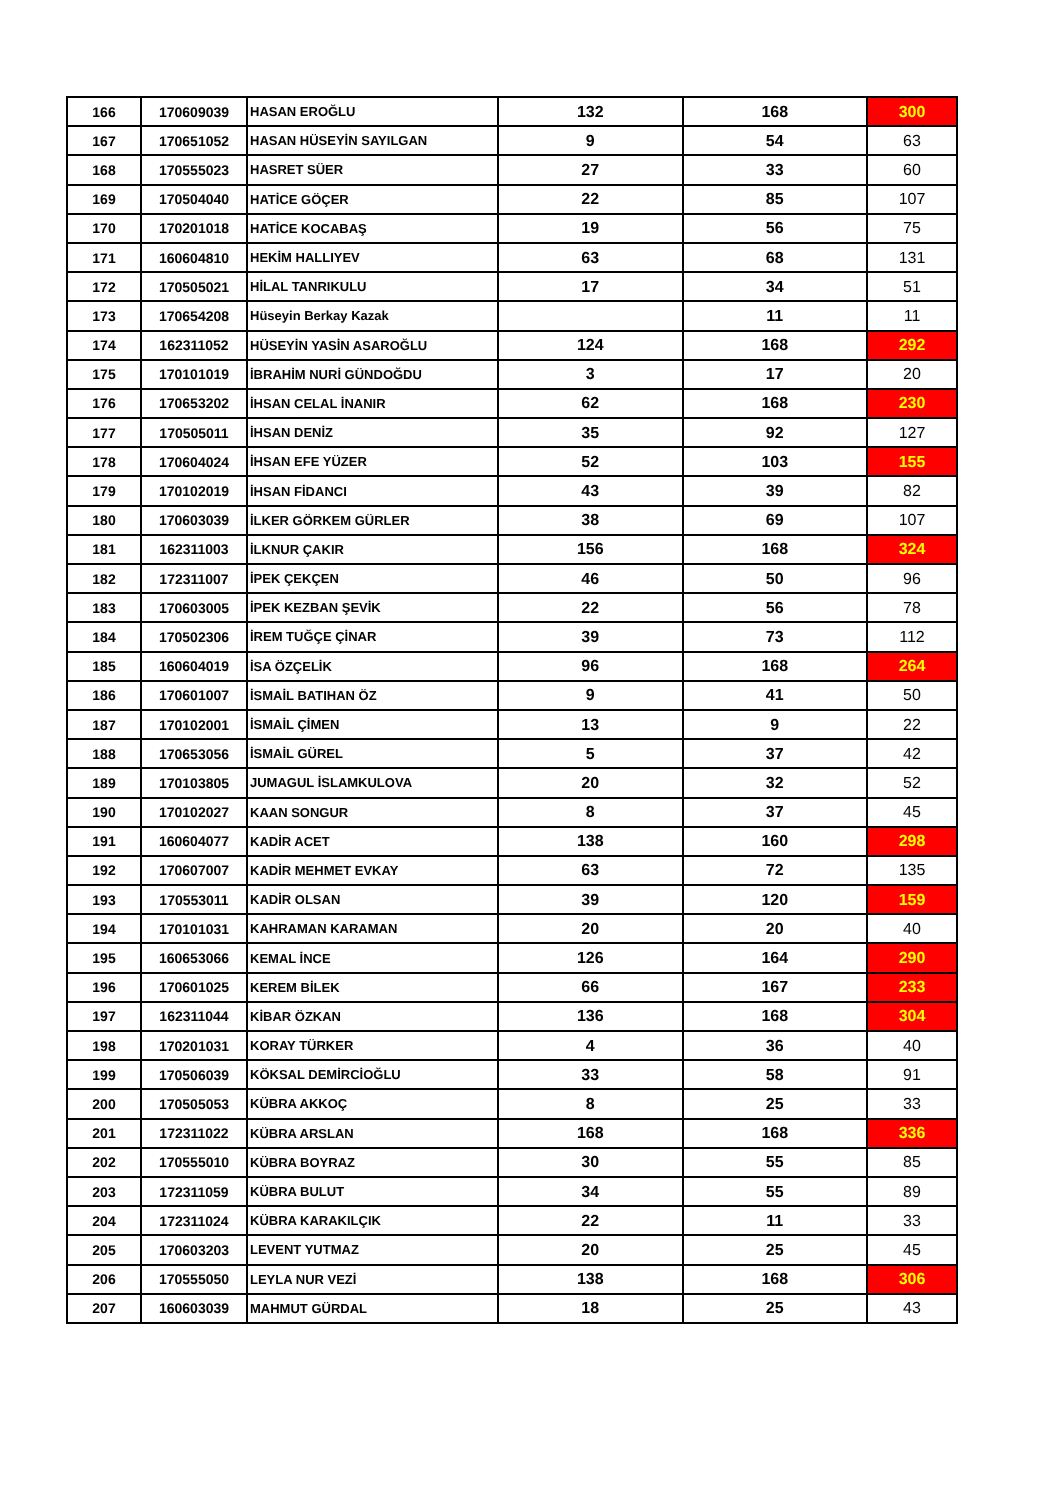| 166 | 170609039 | HASAN EROĞLU | 132 | 168 | 300 |
| 167 | 170651052 | HASAN HÜSEYİN SAYILGAN | 9 | 54 | 63 |
| 168 | 170555023 | HASRET SÜER | 27 | 33 | 60 |
| 169 | 170504040 | HATİCE GÖÇER | 22 | 85 | 107 |
| 170 | 170201018 | HATİCE KOCABAŞ | 19 | 56 | 75 |
| 171 | 160604810 | HEKİM HALLIYEV | 63 | 68 | 131 |
| 172 | 170505021 | HİLAL TANRIKULU | 17 | 34 | 51 |
| 173 | 170654208 | Hüseyin Berkay Kazak | | 11 | 11 |
| 174 | 162311052 | HÜSEYİN YASİN ASAROĞLU | 124 | 168 | 292 |
| 175 | 170101019 | İBRAHİM NURİ GÜNDOĞDU | 3 | 17 | 20 |
| 176 | 170653202 | İHSAN CELAL İNANIR | 62 | 168 | 230 |
| 177 | 170505011 | İHSAN DENİZ | 35 | 92 | 127 |
| 178 | 170604024 | İHSAN EFE YÜZER | 52 | 103 | 155 |
| 179 | 170102019 | İHSAN FİDANCI | 43 | 39 | 82 |
| 180 | 170603039 | İLKER GÖRKEM GÜRLER | 38 | 69 | 107 |
| 181 | 162311003 | İLKNUR ÇAKIR | 156 | 168 | 324 |
| 182 | 172311007 | İPEK ÇEKÇEN | 46 | 50 | 96 |
| 183 | 170603005 | İPEK KEZBAN ŞEVİK | 22 | 56 | 78 |
| 184 | 170502306 | İREM TUĞÇE ÇİNAR | 39 | 73 | 112 |
| 185 | 160604019 | İSA ÖZÇELİK | 96 | 168 | 264 |
| 186 | 170601007 | İSMAİL BATIHAN ÖZ | 9 | 41 | 50 |
| 187 | 170102001 | İSMAİL ÇİMEN | 13 | 9 | 22 |
| 188 | 170653056 | İSMAİL GÜREL | 5 | 37 | 42 |
| 189 | 170103805 | JUMAGUL İSLAMKULOVA | 20 | 32 | 52 |
| 190 | 170102027 | KAAN SONGUR | 8 | 37 | 45 |
| 191 | 160604077 | KADİR ACET | 138 | 160 | 298 |
| 192 | 170607007 | KADİR MEHMET EVKAY | 63 | 72 | 135 |
| 193 | 170553011 | KADİR OLSAN | 39 | 120 | 159 |
| 194 | 170101031 | KAHRAMAN KARAMAN | 20 | 20 | 40 |
| 195 | 160653066 | KEMAL İNCE | 126 | 164 | 290 |
| 196 | 170601025 | KEREM BİLEK | 66 | 167 | 233 |
| 197 | 162311044 | KİBAR ÖZKAN | 136 | 168 | 304 |
| 198 | 170201031 | KORAY TÜRKER | 4 | 36 | 40 |
| 199 | 170506039 | KÖKSAL DEMİRCİOĞLU | 33 | 58 | 91 |
| 200 | 170505053 | KÜBRA AKKOÇ | 8 | 25 | 33 |
| 201 | 172311022 | KÜBRA ARSLAN | 168 | 168 | 336 |
| 202 | 170555010 | KÜBRA BOYRAZ | 30 | 55 | 85 |
| 203 | 172311059 | KÜBRA BULUT | 34 | 55 | 89 |
| 204 | 172311024 | KÜBRA KARAKILÇIK | 22 | 11 | 33 |
| 205 | 170603203 | LEVENT YUTMAZ | 20 | 25 | 45 |
| 206 | 170555050 | LEYLA NUR VEZİ | 138 | 168 | 306 |
| 207 | 160603039 | MAHMUT GÜRDAL | 18 | 25 | 43 |